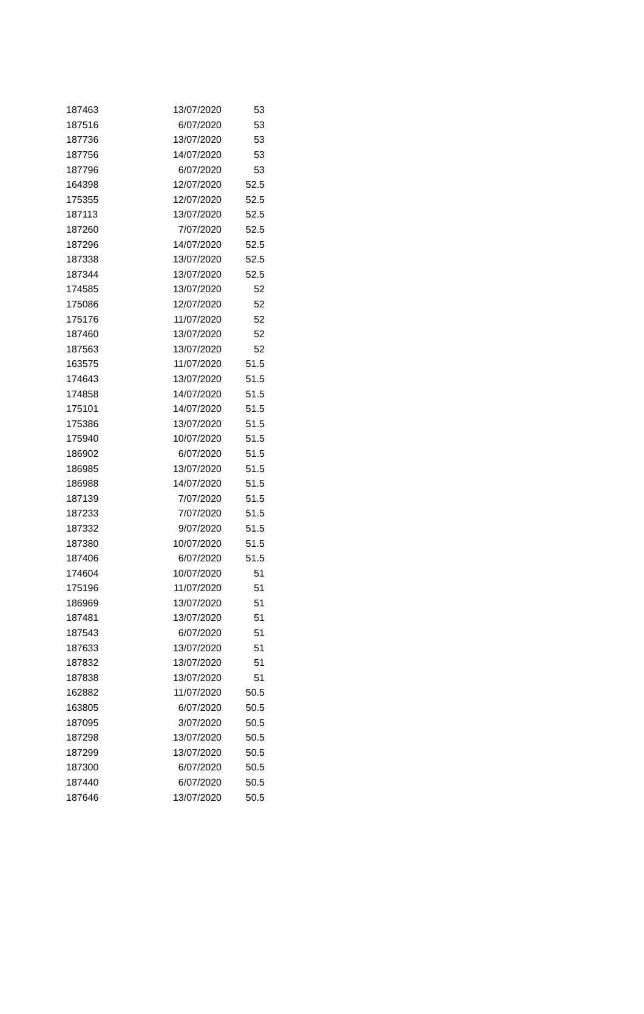| 187463 | 13/07/2020 | 53 |
| 187516 | 6/07/2020 | 53 |
| 187736 | 13/07/2020 | 53 |
| 187756 | 14/07/2020 | 53 |
| 187796 | 6/07/2020 | 53 |
| 164398 | 12/07/2020 | 52.5 |
| 175355 | 12/07/2020 | 52.5 |
| 187113 | 13/07/2020 | 52.5 |
| 187260 | 7/07/2020 | 52.5 |
| 187296 | 14/07/2020 | 52.5 |
| 187338 | 13/07/2020 | 52.5 |
| 187344 | 13/07/2020 | 52.5 |
| 174585 | 13/07/2020 | 52 |
| 175086 | 12/07/2020 | 52 |
| 175176 | 11/07/2020 | 52 |
| 187460 | 13/07/2020 | 52 |
| 187563 | 13/07/2020 | 52 |
| 163575 | 11/07/2020 | 51.5 |
| 174643 | 13/07/2020 | 51.5 |
| 174858 | 14/07/2020 | 51.5 |
| 175101 | 14/07/2020 | 51.5 |
| 175386 | 13/07/2020 | 51.5 |
| 175940 | 10/07/2020 | 51.5 |
| 186902 | 6/07/2020 | 51.5 |
| 186985 | 13/07/2020 | 51.5 |
| 186988 | 14/07/2020 | 51.5 |
| 187139 | 7/07/2020 | 51.5 |
| 187233 | 7/07/2020 | 51.5 |
| 187332 | 9/07/2020 | 51.5 |
| 187380 | 10/07/2020 | 51.5 |
| 187406 | 6/07/2020 | 51.5 |
| 174604 | 10/07/2020 | 51 |
| 175196 | 11/07/2020 | 51 |
| 186969 | 13/07/2020 | 51 |
| 187481 | 13/07/2020 | 51 |
| 187543 | 6/07/2020 | 51 |
| 187633 | 13/07/2020 | 51 |
| 187832 | 13/07/2020 | 51 |
| 187838 | 13/07/2020 | 51 |
| 162882 | 11/07/2020 | 50.5 |
| 163805 | 6/07/2020 | 50.5 |
| 187095 | 3/07/2020 | 50.5 |
| 187298 | 13/07/2020 | 50.5 |
| 187299 | 13/07/2020 | 50.5 |
| 187300 | 6/07/2020 | 50.5 |
| 187440 | 6/07/2020 | 50.5 |
| 187646 | 13/07/2020 | 50.5 |